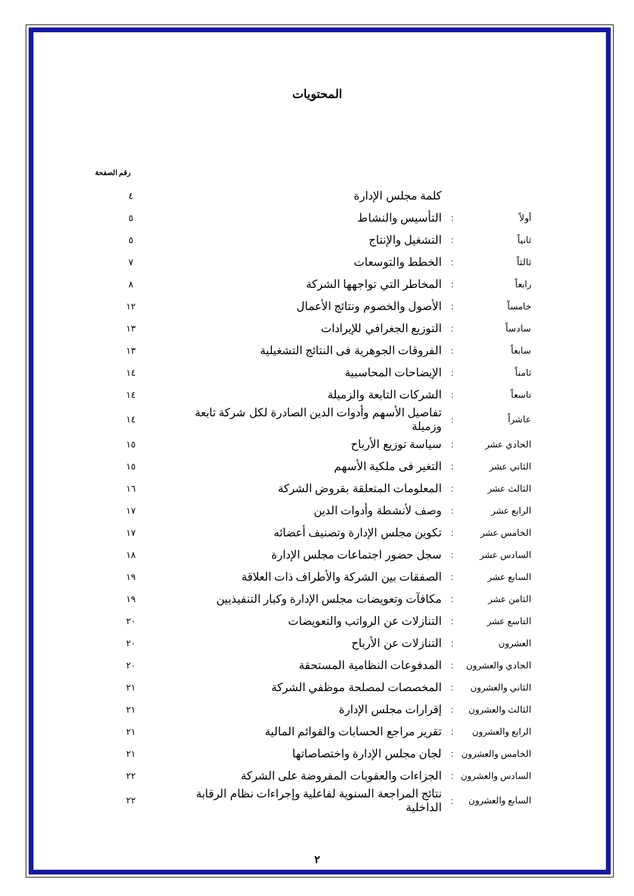المحتويات
| رقم الصفحة | | | |
| | | كلمة مجلس الإدارة | ٤ |
| أولاً | : | التأسيس والنشاط | ٥ |
| ثانياً | : | التشغيل والإنتاج | ٥ |
| ثالثاً | : | الخطط والتوسعات | ٧ |
| رابعاً | : | المخاطر التي تواجهها الشركة | ٨ |
| خامساً | : | الأصول والخصوم ونتائج الأعمال | ١٢ |
| سادساً | : | التوزيع الجغرافي للإيرادات | ١٣ |
| سابعاً | : | الفروقات الجوهرية فى النتائج التشغيلية | ١٣ |
| ثامناً | : | الإيضاحات المحاسبية | ١٤ |
| تاسعاً | : | الشركات التابعة والزميلة | ١٤ |
| عاشراً | : | تفاصيل الأسهم وأدوات الدين الصادرة لكل شركة تابعة وزميلة | ١٤ |
| الحادي عشر | : | سياسة توزيع الأرباح | ١٥ |
| الثاني عشر | : | التغير فى ملكية الأسهم | ١٥ |
| الثالث عشر | : | المعلومات المتعلقة بقروض الشركة | ١٦ |
| الرابع عشر | : | وصف لأنشطة وأدوات الدين | ١٧ |
| الخامس عشر | : | تكوين مجلس الإدارة وتصنيف أعضائه | ١٧ |
| السادس عشر | : | سجل حضور اجتماعات مجلس الإدارة | ١٨ |
| السابع عشر | : | الصفقات بين الشركة والأطراف ذات العلاقة | ١٩ |
| الثامن عشر | : | مكافآت وتعويضات مجلس الإدارة وكبار التنفيذيين | ١٩ |
| التاسع عشر | : | التنازلات عن الرواتب والتعويضات | ٢٠ |
| العشرون | : | التنازلات عن الأرباح | ٢٠ |
| الحادي والعشرون | : | المدفوعات النظامية المستحقة | ٢٠ |
| الثاني والعشرون | : | المخصصات لمصلحة موظفي الشركة | ٢١ |
| الثالث والعشرون | : | إقرارات مجلس الإدارة | ٢١ |
| الرابع والعشرون | : | تقرير مراجع الحسابات والقوائم المالية | ٢١ |
| الخامس والعشرون | : | لجان مجلس الإدارة واختصاصاتها | ٢١ |
| السادس والعشرون | : | الجزاءات والعقوبات المفروضة على الشركة | ٢٢ |
| السابع والعشرون | : | نتائج المراجعة السنوية لفاعلية وإجراءات نظام الرقابة الداخلية | ٢٢ |
٢